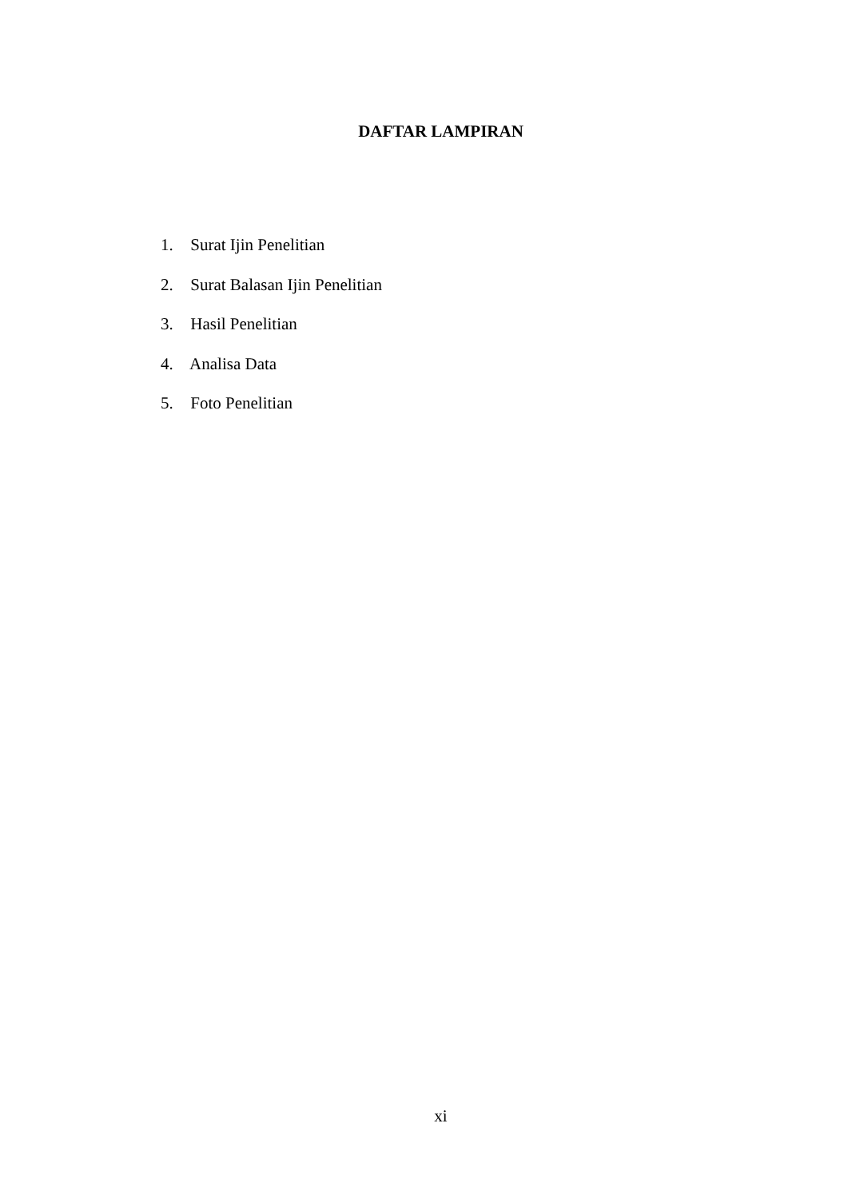DAFTAR LAMPIRAN
1. Surat Ijin Penelitian
2. Surat Balasan Ijin Penelitian
3. Hasil Penelitian
4. Analisa Data
5. Foto Penelitian
xi